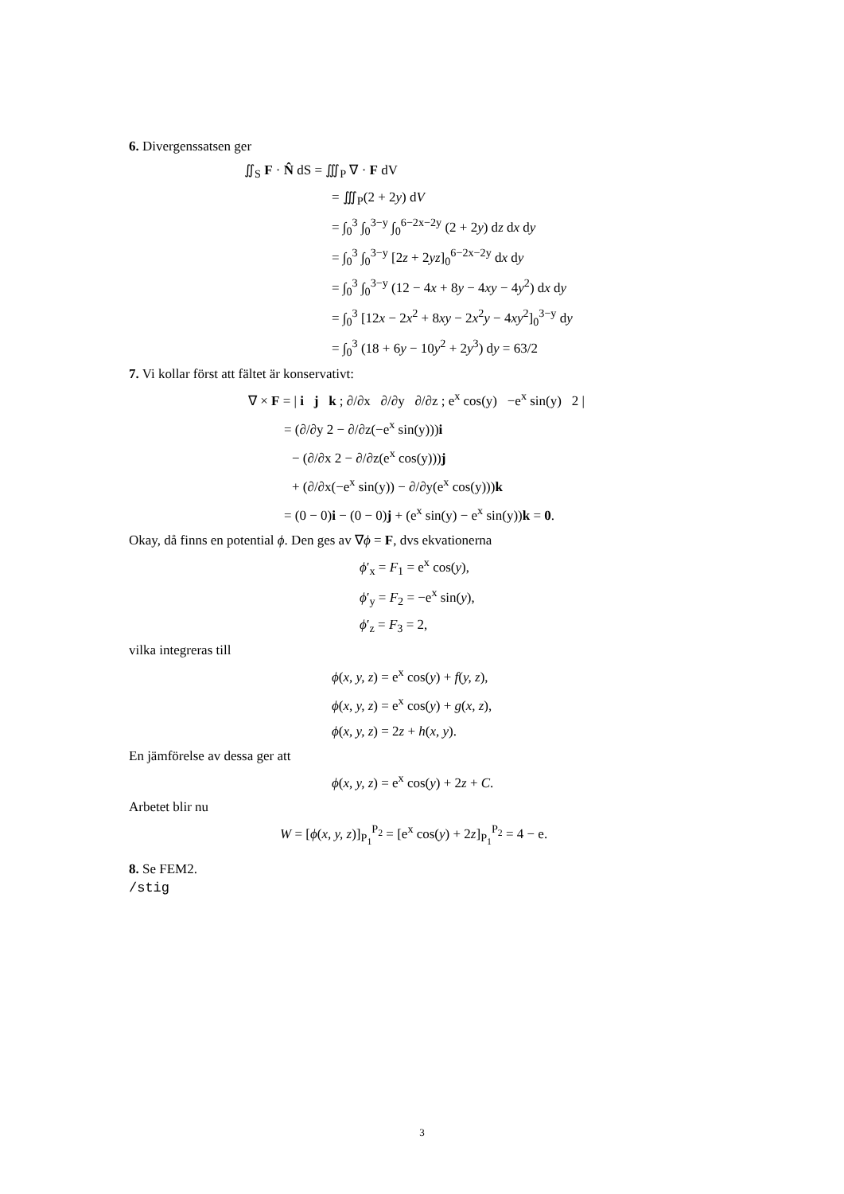6. Divergenssatsen ger
∬<sub>S</sub> F · N̂ dS = ∭<sub>P</sub> ∇ · F dV
= ∭<sub>P</sub>(2 + 2y) dV
= ∫<sub>0</sub><sup>3</sup> ∫<sub>0</sub><sup>3−y</sup> ∫<sub>0</sub><sup>6−2x−2y</sup> (2 + 2y) dz dx dy
= ∫<sub>0</sub><sup>3</sup> ∫<sub>0</sub><sup>3−y</sup> [2z + 2yz]<sub>0</sub><sup>6−2x−2y</sup> dx dy
= ∫<sub>0</sub><sup>3</sup> ∫<sub>0</sub><sup>3−y</sup> (12 − 4x + 8y − 4xy − 4y<sup>2</sup>) dx dy
= ∫<sub>0</sub><sup>3</sup> [12x − 2x<sup>2</sup> + 8xy − 2x<sup>2</sup>y − 4xy<sup>2</sup>]<sub>0</sub><sup>3−y</sup> dy
= ∫<sub>0</sub><sup>3</sup> (18 + 6y − 10y<sup>2</sup> + 2y<sup>3</sup>) dy = 63/2
7. Vi kollar först att fältet är konservativt:
∇ × F = | i j k ; ∂/∂x ∂/∂y ∂/∂z ; e<sup>x</sup> cos(y) −e<sup>x</sup> sin(y) 2 |
= (∂/∂y 2 − ∂/∂z(−e<sup>x</sup> sin(y)))i
− (∂/∂x 2 − ∂/∂z(e<sup>x</sup> cos(y)))j
+ (∂/∂x(−e<sup>x</sup> sin(y)) − ∂/∂y(e<sup>x</sup> cos(y)))k
= (0 − 0)i − (0 − 0)j + (e<sup>x</sup> sin(y) − e<sup>x</sup> sin(y))k = 0.
Okay, då finns en potential ϕ. Den ges av ∇ϕ = F, dvs ekvationerna
ϕ′<sub>x</sub> = F<sub>1</sub> = e<sup>x</sup> cos(y),
ϕ′<sub>y</sub> = F<sub>2</sub> = −e<sup>x</sup> sin(y),
ϕ′<sub>z</sub> = F<sub>3</sub> = 2,
vilka integreras till
ϕ(x, y, z) = e<sup>x</sup> cos(y) + f(y, z),
ϕ(x, y, z) = e<sup>x</sup> cos(y) + g(x, z),
ϕ(x, y, z) = 2z + h(x, y).
En jämförelse av dessa ger att
ϕ(x, y, z) = e<sup>x</sup> cos(y) + 2z + C.
Arbetet blir nu
W = [ϕ(x, y, z)]<sub>P<sub>1</sub></sub><sup>P<sub>2</sub></sup> = [e<sup>x</sup> cos(y) + 2z]<sub>P<sub>1</sub></sub><sup>P<sub>2</sub></sup> = 4 − e.
8. Se FEM2.
/stig
3